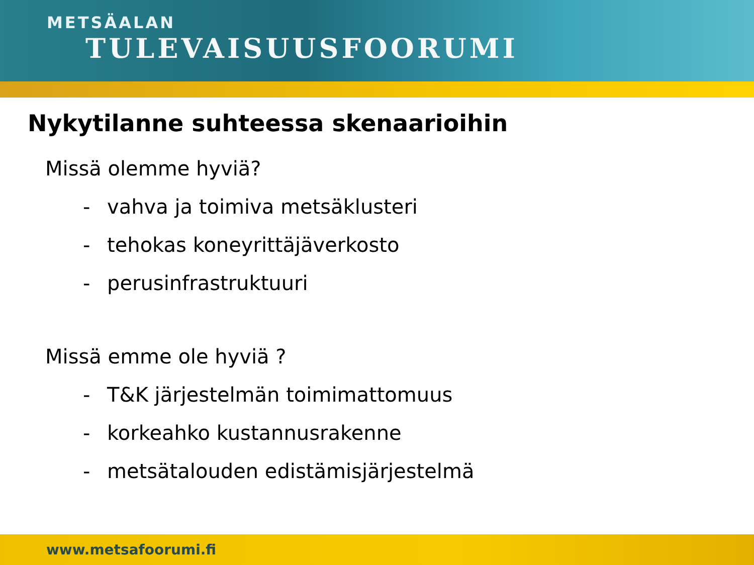METSÄALAN
TULEVAISUUSFOORUMI
Nykytilanne suhteessa skenaarioihin
Missä olemme hyviä?
- vahva ja toimiva metsäklusteri
- tehokas koneyrittäjäverkosto
- perusinfrastruktuuri
Missä emme ole hyviä ?
- T&K järjestelmän toimimattomuus
- korkeahko kustannusrakenne
- metsätalouden edistämisjärjestelmä
www.metsafoorumi.fi